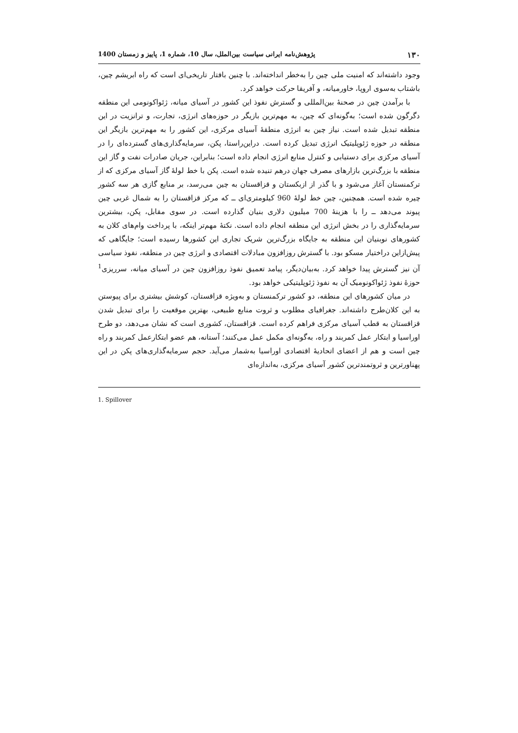۱۳۰ پژوهش‌نامه ایرانی سیاست بین‌الملل، سال 10، شماره 1، پاییز و زمستان 1400
وجود داشته‌اند که امنیت ملی چین را به‌خطر انداخته‌اند. با چنین بافتار تاریخی‌ای است که راه ابریشم چین، باشتاب به‌سوی اروپا، خاورمیانه، و آفریقا حرکت خواهد کرد.
با برآمدن چین در صحنهٔ بین‌المللی و گسترش نفوذ این کشور در آسیای میانه، ژئواکونومی این منطقه دگرگون شده است؛ به‌گونه‌ای که چین، به مهم‌ترین بازیگر در حوزه‌های انرژی، تجارت، و ترانزیت در این منطقه تبدیل شده است. نیاز چین به انرژی منطقهٔ آسیای مرکزی، این کشور را به مهم‌ترین بازیگر این منطقه در حوزه ژئوپلیتیک انرژی تبدیل کرده است. دراین‌راستا، پکن، سرمایه‌گذاری‌های گسترده‌ای را در آسیای مرکزی برای دستیابی و کنترل منابع انرژی انجام داده است؛ بنابراین، جریان صادرات نفت و گاز این منطقه با بزرگ‌ترین بازارهای مصرف جهان درهم تنیده شده است. پکن با خط لولهٔ گاز آسیای مرکزی که از ترکمنستان آغاز می‌شود و با گذر از ازبکستان و قزاقستان به چین می‌رسد، بر منابع گازی هر سه کشور چیره شده است. همچنین، چین خط لولهٔ 960 کیلومتری‌ای ــ که مرکز قزاقستان را به شمال غربی چین پیوند می‌دهد ــ را با هزینهٔ 700 میلیون دلاری بنیان گذارده است. در سوی مقابل، پکن، بیشترین سرمایه‌گذاری را در بخش انرژی این منطقه انجام داده است. نکتهٔ مهم‌تر اینکه، با پرداخت وام‌های کلان به کشورهای نوبنیان این منطقه به جایگاه بزرگ‌ترین شریک تجاری این کشورها رسیده است؛ جایگاهی که پیش‌ازاین دراختیار مسکو بود. با گسترش روزافزون مبادلات اقتصادی و انرژی چین در منطقه، نفوذ سیاسی آن نیز گسترش پیدا خواهد کرد. به‌بیان‌دیگر، پیامد تعمیق نفوذ روزافزون چین در آسیای میانه، سرریزی<sup>1</sup> حوزهٔ نفوذ ژئواکونومیک آن به نفوذ ژئوپلیتیکی خواهد بود.
در میان کشورهای این منطقه، دو کشور ترکمنستان و به‌ویژه قزاقستان، کوشش بیشتری برای پیوستن به این کلان‌طرح داشته‌اند. جغرافیای مطلوب و ثروت منابع طبیعی، بهترین موقعیت را برای تبدیل شدن قزاقستان به قطب آسیای مرکزی فراهم کرده است. قزاقستان، کشوری است که نشان می‌دهد، دو طرح اوراسیا و ابتکار عمل کمربند و راه، به‌گونه‌ای مکمل عمل می‌کنند؛ آستانه، هم عضو ابتکارعمل کمربند و راه چین است و هم از اعضای اتحادیهٔ اقتصادی اوراسیا به‌شمار می‌آید. حجم سرمایه‌گذاری‌های پکن در این پهناورترین و ثروتمندترین کشور آسیای مرکزی، به‌اندازه‌ای
1. Spillover